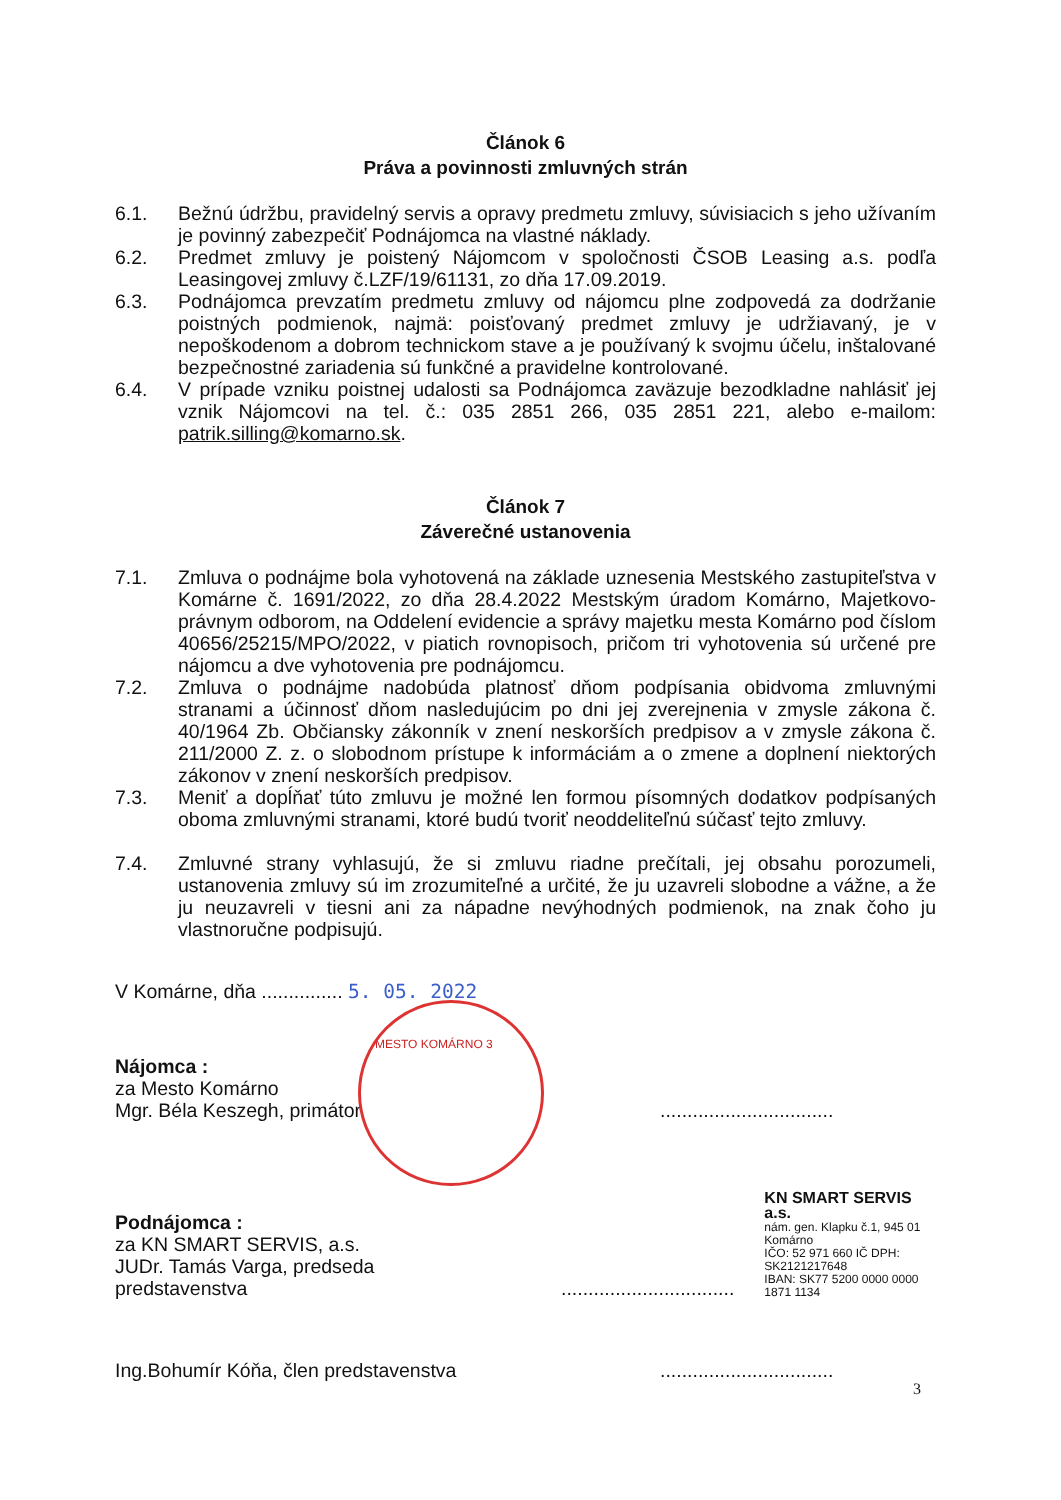Článok 6
Práva a povinnosti zmluvných strán
6.1. Bežnú údržbu, pravidelný servis a opravy predmetu zmluvy, súvisiacich s jeho užívaním je povinný zabezpečiť Podnájomca na vlastné náklady.
6.2. Predmet zmluvy je poistený Nájomcom v spoločnosti ČSOB Leasing a.s. podľa Leasingovej zmluvy č.LZF/19/61131, zo dňa 17.09.2019.
6.3. Podnájomca prevzatím predmetu zmluvy od nájomcu plne zodpovedá za dodržanie poistných podmienok, najmä: poisťovaný predmet zmluvy je udržiavaný, je v nepoškodenom a dobrom technickom stave a je používaný k svojmu účelu, inštalované bezpečnostné zariadenia sú funkčné a pravidelne kontrolované.
6.4. V prípade vzniku poistnej udalosti sa Podnájomca zaväzuje bezodkladne nahlásiť jej vznik Nájomcovi na tel. č.: 035 2851 266, 035 2851 221, alebo e-mailom: patrik.silling@komarno.sk.
Článok 7
Záverečné ustanovenia
7.1. Zmluva o podnájme bola vyhotovená na základe uznesenia Mestského zastupiteľstva v Komárne č. 1691/2022, zo dňa 28.4.2022 Mestským úradom Komárno, Majetkovo-právnym odborom, na Oddelení evidencie a správy majetku mesta Komárno pod číslom 40656/25215/MPO/2022, v piatich rovnopisoch, pričom tri vyhotovenia sú určené pre nájomcu a dve vyhotovenia pre podnájomcu.
7.2. Zmluva o podnájme nadobúda platnosť dňom podpísania obidvoma zmluvnými stranami a účinnosť dňom nasledujúcim po dni jej zverejnenia v zmysle zákona č. 40/1964 Zb. Občiansky zákonník v znení neskorších predpisov a v zmysle zákona č. 211/2000 Z. z. o slobodnom prístupe k informáciám a o zmene a doplnení niektorých zákonov v znení neskorších predpisov.
7.3. Meniť a dopĺňať túto zmluvu je možné len formou písomných dodatkov podpísaných oboma zmluvnými stranami, ktoré budú tvoriť neoddeliteľnú súčasť tejto zmluvy.
7.4. Zmluvné strany vyhlasujú, že si zmluvu riadne prečítali, jej obsahu porozumeli, ustanovenia zmluvy sú im zrozumiteľné a určité, že ju uzavreli slobodne a vážne, a že ju neuzavreli v tiesni ani za nápadne nevýhodných podmienok, na znak čoho ju vlastnoručne podpisujú.
V Komárne, dňa ............... 5. 05. 2022
MESTO KOMÁRNO 3
Nájomca :
za Mesto Komárno
Mgr. Béla Keszegh, primátor
................................
Podnájomca :
za KN SMART SERVIS, a.s.
JUDr. Tamás Varga, predseda predstavenstva
................................
KN SMART SERVIS a.s.
nám. gen. Klapku č.1, 945 01 Komárno
IČO: 52 971 660 IČ DPH: SK2121217648
IBAN: SK77 5200 0000 0000 1871 1134
Ing.Bohumír Kóňa, člen predstavenstva
................................
3